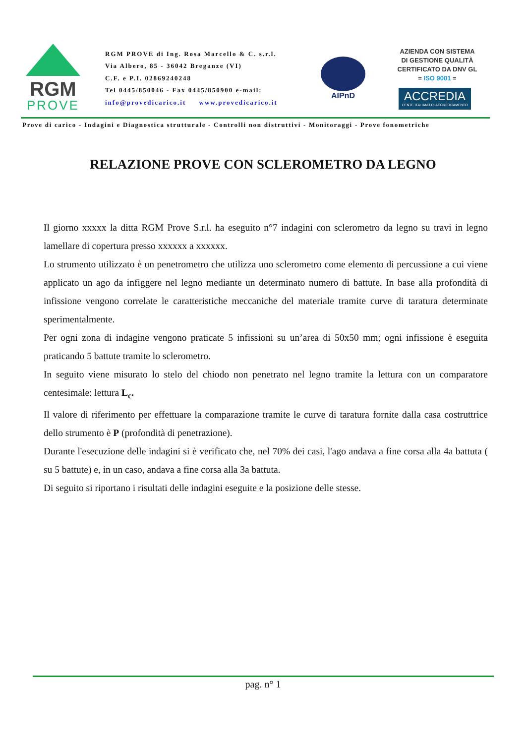RGM
PROVE
RGM PROVE di Ing. Rosa Marcello & C. s.r.l.
Via Albero, 85 - 36042 Breganze (VI)
C.F. e P.I. 02869240248
Tel 0445/850046 - Fax 0445/850900 e-mail:
info@provedicarico.it www.provedicarico.it
AIPnD
AZIENDA CON SISTEMA
DI GESTIONE QUALITÀ
CERTIFICATO DA DNV GL
= ISO 9001 =
ACCREDIA
L'ENTE ITALIANO DI ACCREDITAMENTO
Prove di carico - Indagini e Diagnostica strutturale - Controlli non distruttivi - Monitoraggi - Prove fonometriche
RELAZIONE PROVE CON SCLEROMETRO DA LEGNO
Il giorno xxxxx la ditta RGM Prove S.r.l. ha eseguito n°7 indagini con sclerometro da legno su travi in legno lamellare di copertura presso xxxxxx a xxxxxx.
Lo strumento utilizzato è un penetrometro che utilizza uno sclerometro come elemento di percussione a cui viene applicato un ago da infiggere nel legno mediante un determinato numero di battute. In base alla profondità di infissione vengono correlate le caratteristiche meccaniche del materiale tramite curve di taratura determinate sperimentalmente.
Per ogni zona di indagine vengono praticate 5 infissioni su un’area di 50x50 mm; ogni infissione è eseguita praticando 5 battute tramite lo sclerometro.
In seguito viene misurato lo stelo del chiodo non penetrato nel legno tramite la lettura con un comparatore centesimale: lettura L<sub>c</sub>.
Il valore di riferimento per effettuare la comparazione tramite le curve di taratura fornite dalla casa costruttrice dello strumento è P (profondità di penetrazione).
Durante l'esecuzione delle indagini si è verificato che, nel 70% dei casi, l'ago andava a fine corsa alla 4a battuta ( su 5 battute) e, in un caso, andava a fine corsa alla 3a battuta.
Di seguito si riportano i risultati delle indagini eseguite e la posizione delle stesse.
pag. n° 1